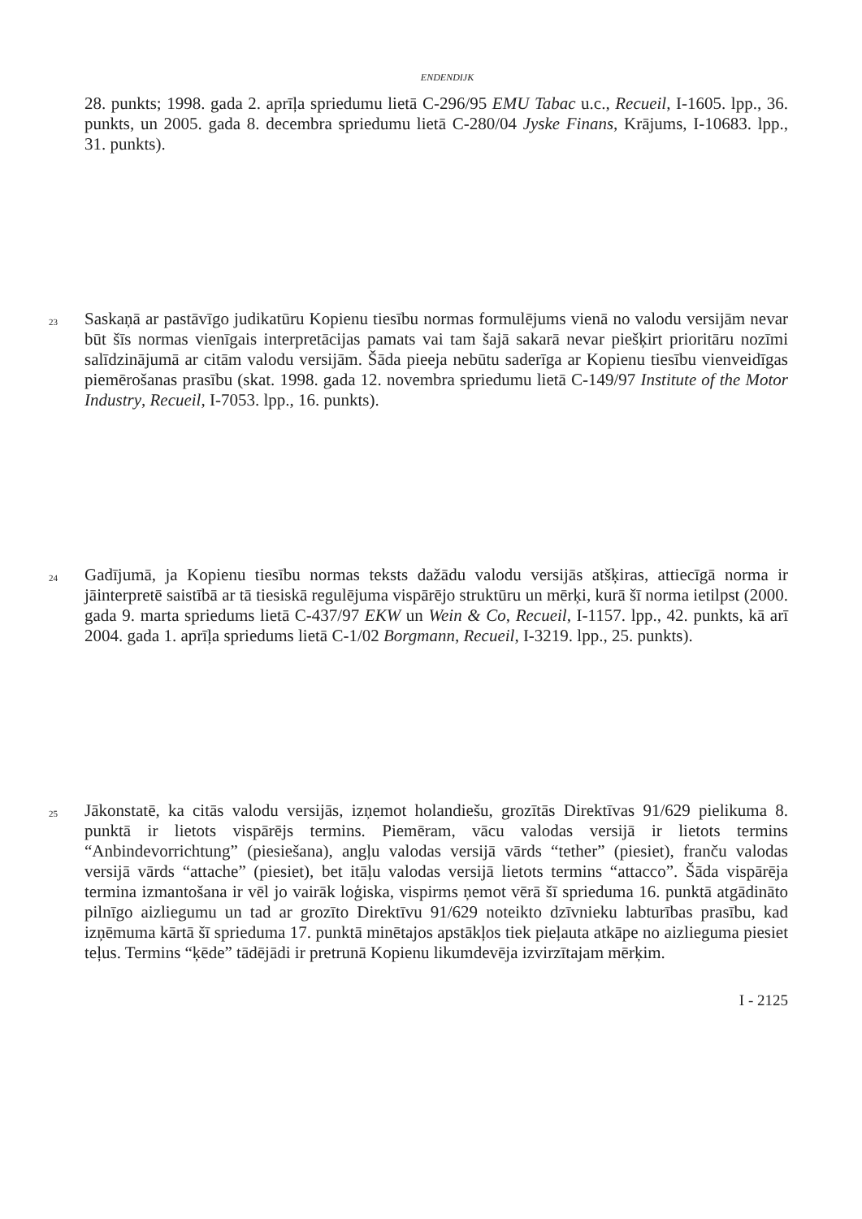ENDENDIJK
28. punkts; 1998. gada 2. aprīļa spriedumu lietā C-296/95 EMU Tabac u.c., Recueil, I-1605. lpp., 36. punkts, un 2005. gada 8. decembra spriedumu lietā C-280/04 Jyske Finans, Krājums, I-10683. lpp., 31. punkts).
23
Saskaņā ar pastāvīgo judikatūru Kopienu tiesību normas formulējums vienā no valodu versijām nevar būt šīs normas vienīgais interpretācijas pamats vai tam šajā sakarā nevar piešķirt prioritāru nozīmi salīdzinājumā ar citām valodu versijām. Šāda pieeja nebūtu saderīga ar Kopienu tiesību vienveidīgas piemērošanas prasību (skat. 1998. gada 12. novembra spriedumu lietā C-149/97 Institute of the Motor Industry, Recueil, I-7053. lpp., 16. punkts).
24
Gadījumā, ja Kopienu tiesību normas teksts dažādu valodu versijās atšķiras, attiecīgā norma ir jāinterpretē saistībā ar tā tiesiskā regulējuma vispārējo struktūru un mērķi, kurā šī norma ietilpst (2000. gada 9. marta spriedums lietā C-437/97 EKW un Wein & Co, Recueil, I-1157. lpp., 42. punkts, kā arī 2004. gada 1. aprīļa spriedums lietā C-1/02 Borgmann, Recueil, I-3219. lpp., 25. punkts).
25
Jākonstatē, ka citās valodu versijās, izņemot holandiešu, grozītās Direktīvas 91/629 pielikuma 8. punktā ir lietots vispārējs termins. Piemēram, vācu valodas versijā ir lietots termins “Anbindevorrichtung” (piesiešana), angļu valodas versijā vārds “tether” (piesiet), franču valodas versijā vārds “attache” (piesiet), bet itāļu valodas versijā lietots termins “attacco”. Šāda vispārēja termina izmantošana ir vēl jo vairāk loģiska, vispirms ņemot vērā šī sprieduma 16. punktā atgādināto pilnīgo aizliegumu un tad ar grozīto Direktīvu 91/629 noteikto dzīvnieku labturības prasību, kad izņēmuma kārtā šī sprieduma 17. punktā minētajos apstākļos tiek pieļauta atkāpe no aizlieguma piesiet teļus. Termins “ķēde” tādējādi ir pretrunā Kopienu likumdevēja izvirzītajam mērķim.
I - 2125